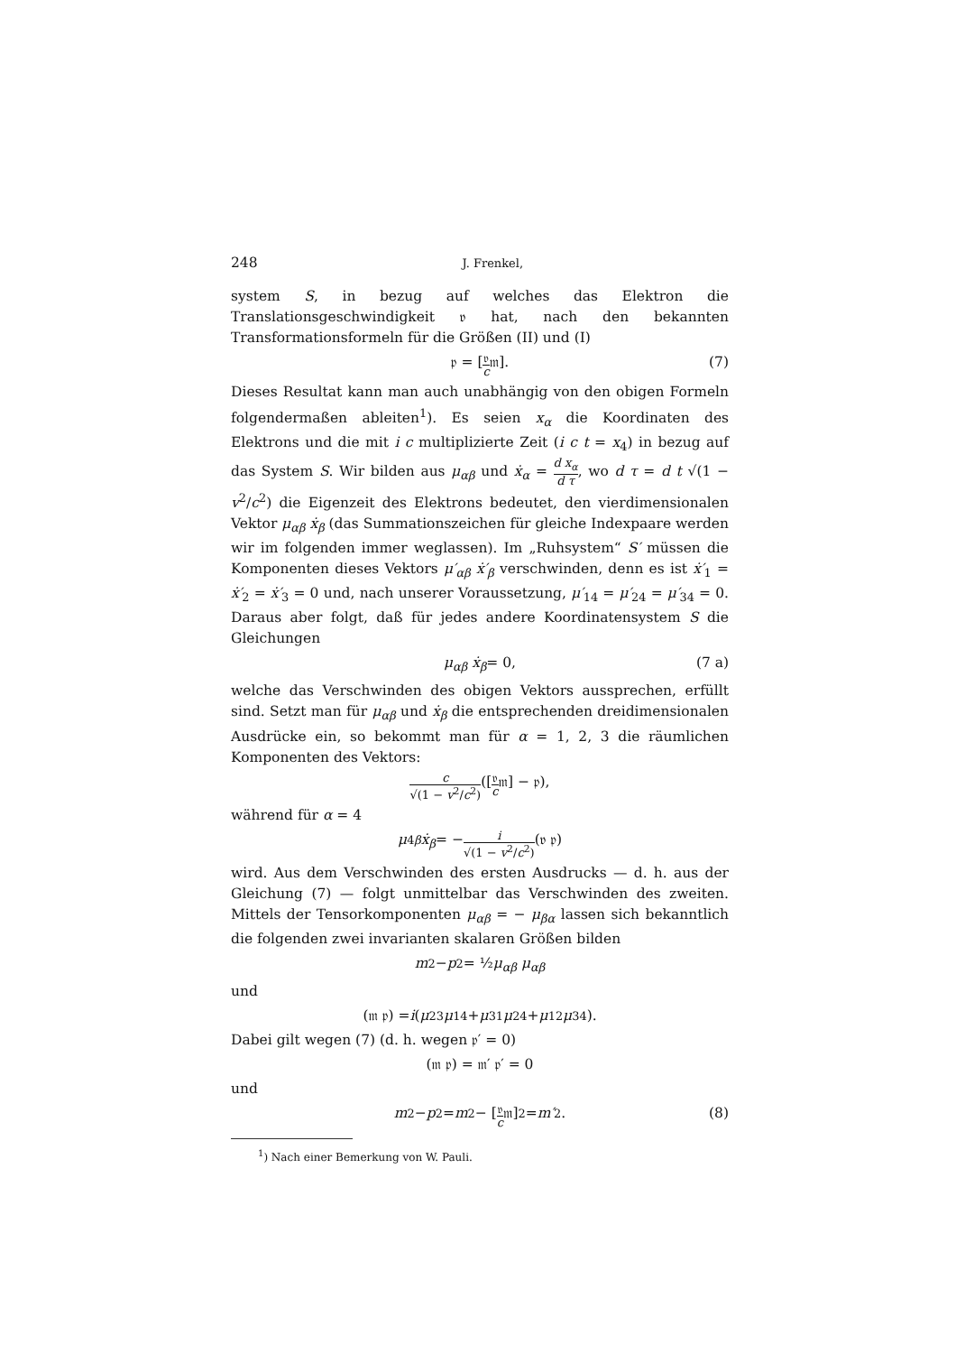248 J. Frenkel,
system S, in bezug auf welches das Elektron die Translationsgeschwindigkeit 𝔳 hat, nach den bekannten Transformationsformeln für die Größen (II) und (I)
𝔭 = [𝔳 c 𝔪]. (7)
Dieses Resultat kann man auch unabhängig von den obigen Formeln folgendermaßen ableiten<sup>1</sup>). Es seien x<sub>α</sub> die Koordinaten des Elektrons und die mit i c multiplizierte Zeit (i c t = x<sub>4</sub>) in bezug auf das System S. Wir bilden aus μ<sub>αβ</sub> und ẋ<sub>α</sub> = d x<sub>α</sub> d τ, wo d τ = d t √(1 − v<sup>2</sup>/c<sup>2</sup>) die Eigenzeit des Elektrons bedeutet, den vierdimensionalen Vektor μ<sub>αβ</sub> ẋ<sub>β</sub> (das Summationszeichen für gleiche Indexpaare werden wir im folgenden immer weglassen). Im „Ruhsystem“ S′ müssen die Komponenten dieses Vektors μ′<sub>αβ</sub> ẋ′<sub>β</sub> verschwinden, denn es ist ẋ′<sub>1</sub> = ẋ′<sub>2</sub> = ẋ′<sub>3</sub> = 0 und, nach unserer Voraussetzung, μ′<sub>14</sub> = μ′<sub>24</sub> = μ′<sub>34</sub> = 0. Daraus aber folgt, daß für jedes andere Koordinatensystem S die Gleichungen
μ<sub>αβ</sub> ẋ<sub>β</sub> = 0, (7 a)
welche das Verschwinden des obigen Vektors aussprechen, erfüllt sind. Setzt man für μ<sub>αβ</sub> und ẋ<sub>β</sub> die entsprechenden dreidimensionalen Ausdrücke ein, so bekommt man für α = 1, 2, 3 die räumlichen Komponenten des Vektors:
c √(1 − v<sup>2</sup>/c<sup>2</sup>) ([𝔳 c 𝔪] − 𝔭),
während für α = 4
μ<sub>4β</sub> ẋ<sub>β</sub> = − i √(1 − v<sup>2</sup>/c<sup>2</sup>) (𝔳 𝔭)
wird. Aus dem Verschwinden des ersten Ausdrucks — d. h. aus der Gleichung (7) — folgt unmittelbar das Verschwinden des zweiten. Mittels der Tensorkomponenten μ<sub>αβ</sub> = − μ<sub>βα</sub> lassen sich bekanntlich die folgenden zwei invarianten skalaren Größen bilden
m<sup>2</sup> − p<sup>2</sup> = ½ μ<sub>αβ</sub> μ<sub>αβ</sub>
und
(𝔪 𝔭) = i (μ<sub>23</sub> μ<sub>14</sub> + μ<sub>31</sub> μ<sub>24</sub> + μ<sub>12</sub> μ<sub>34</sub>).
Dabei gilt wegen (7) (d. h. wegen 𝔭′ = 0)
(𝔪 𝔭) = 𝔪′ 𝔭′ = 0
und
m<sup>2</sup> − p<sup>2</sup> = m<sup>2</sup> − [𝔳 c 𝔪]<sup>2</sup> = m′<sup>2</sup>. (8)
<sup>1</sup>) Nach einer Bemerkung von W. Pauli.